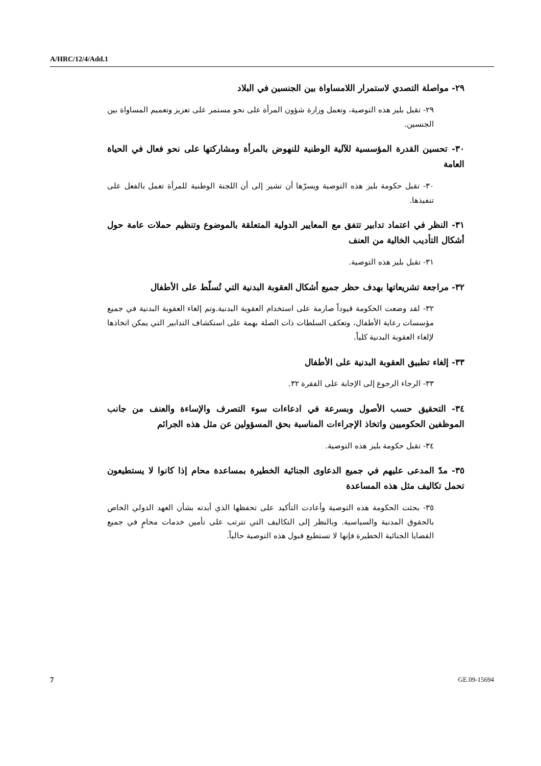A/HRC/12/4/Add.1
٢٩- مواصلة التصدي لاستمرار اللامساواة بين الجنسين في البلاد
٢٩- تقبل بليز هذه التوصية، وتعمل وزارة شؤون المرأة على نحو مستمر على تعزيز وتعميم المساواة بين الجنسين.
٣٠- تحسين القدرة المؤسسية للآلية الوطنية للنهوض بالمرأة ومشاركتها على نحو فعال في الحياة العامة
٣٠- تقبل حكومة بليز هذه التوصية ويسرّها أن تشير إلى أن اللجنة الوطنية للمرأة تعمل بالفعل على تنفيذها.
٣١- النظر في اعتماد تدابير تتفق مع المعايير الدولية المتعلقة بالموضوع وتنظيم حملات عامة حول أشكال التأديب الخالية من العنف
٣١- تقبل بليز هذه التوصية.
٣٢- مراجعة تشريعاتها بهدف حظر جميع أشكال العقوبة البدنية التي تُسلّط على الأطفال
٣٢- لقد وضعت الحكومة قيوداً صارمة على استخدام العقوبة البدنية.وتم إلغاء العقوبة البدنية في جميع مؤسسات رعاية الأطفال، وتعكف السلطات ذات الصلة بهمة على استكشاف التدابير التي يمكن اتخاذها لإلغاء العقوبة البدنية كلياً.
٣٣- إلغاء تطبيق العقوبة البدنية على الأطفال
٣٣- الرجاء الرجوع إلى الإجابة على الفقرة ٣٢.
٣٤- التحقيق حسب الأصول وبسرعة في ادعاءات سوء التصرف والإساءة والعنف من جانب الموظفين الحكوميين واتخاذ الإجراءات المناسبة بحق المسؤولين عن مثل هذه الجرائم
٣٤- تقبل حكومة بليز هذه التوصية.
٣٥- مدّ المدعى عليهم في جميع الدعاوى الجنائية الخطيرة بمساعدة محام إذا كانوا لا يستطيعون تحمل تكاليف مثل هذه المساعدة
٣٥- بحثت الحكومة هذه التوصية وأعادت التأكيد على تحفظها الذي أبدته بشأن العهد الدولي الخاص بالحقوق المدنية والسياسية. وبالنظر إلى التكاليف التي تترتب على تأمين خدمات محامٍ في جميع القضايا الجنائية الخطيرة فإنها لا تستطيع قبول هذه التوصية حالياً.
7 GE.09-15694